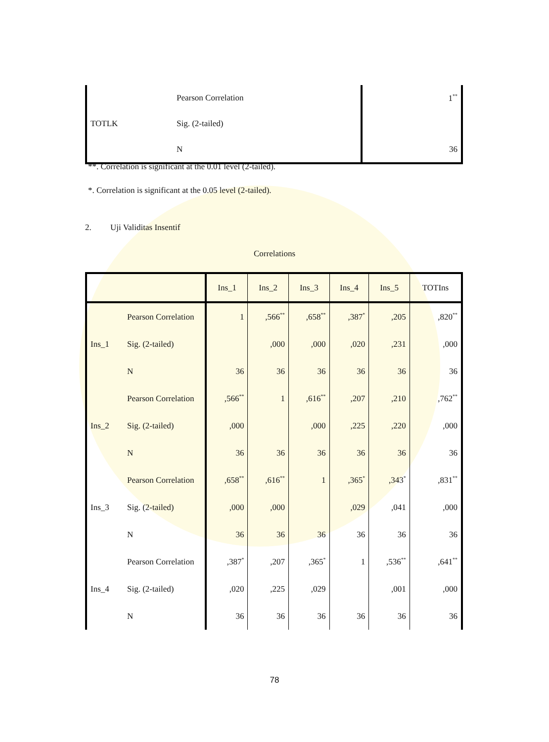| | Pearson Correlation | 1<sup>**</sup> |
| TOTLK | Sig. (2-tailed) | |
| | N | 36 |
**. Correlation is significant at the 0.01 level (2-tailed).
*. Correlation is significant at the 0.05 level (2-tailed).
2. Uji Validitas Insentif
Correlations
| | | Ins_1 | Ins_2 | Ins_3 | Ins_4 | Ins_5 | TOTIns |
| --- | --- | --- | --- | --- | --- | --- | --- |
| Ins_1 | Pearson Correlation | 1 | ,566<sup>**</sup> | ,658<sup>**</sup> | ,387<sup>*</sup> | ,205 | ,820<sup>**</sup> |
| | Sig. (2-tailed) | | ,000 | ,000 | ,020 | ,231 | ,000 |
| | N | 36 | 36 | 36 | 36 | 36 | 36 |
| Ins_2 | Pearson Correlation | ,566<sup>**</sup> | 1 | ,616<sup>**</sup> | ,207 | ,210 | ,762<sup>**</sup> |
| | Sig. (2-tailed) | ,000 | | ,000 | ,225 | ,220 | ,000 |
| | N | 36 | 36 | 36 | 36 | 36 | 36 |
| Ins_3 | Pearson Correlation | ,658<sup>**</sup> | ,616<sup>**</sup> | 1 | ,365<sup>*</sup> | ,343<sup>*</sup> | ,831<sup>**</sup> |
| | Sig. (2-tailed) | ,000 | ,000 | | ,029 | ,041 | ,000 |
| | N | 36 | 36 | 36 | 36 | 36 | 36 |
| Ins_4 | Pearson Correlation | ,387<sup>*</sup> | ,207 | ,365<sup>*</sup> | 1 | ,536<sup>**</sup> | ,641<sup>**</sup> |
| | Sig. (2-tailed) | ,020 | ,225 | ,029 | | ,001 | ,000 |
| | N | 36 | 36 | 36 | 36 | 36 | 36 |
78